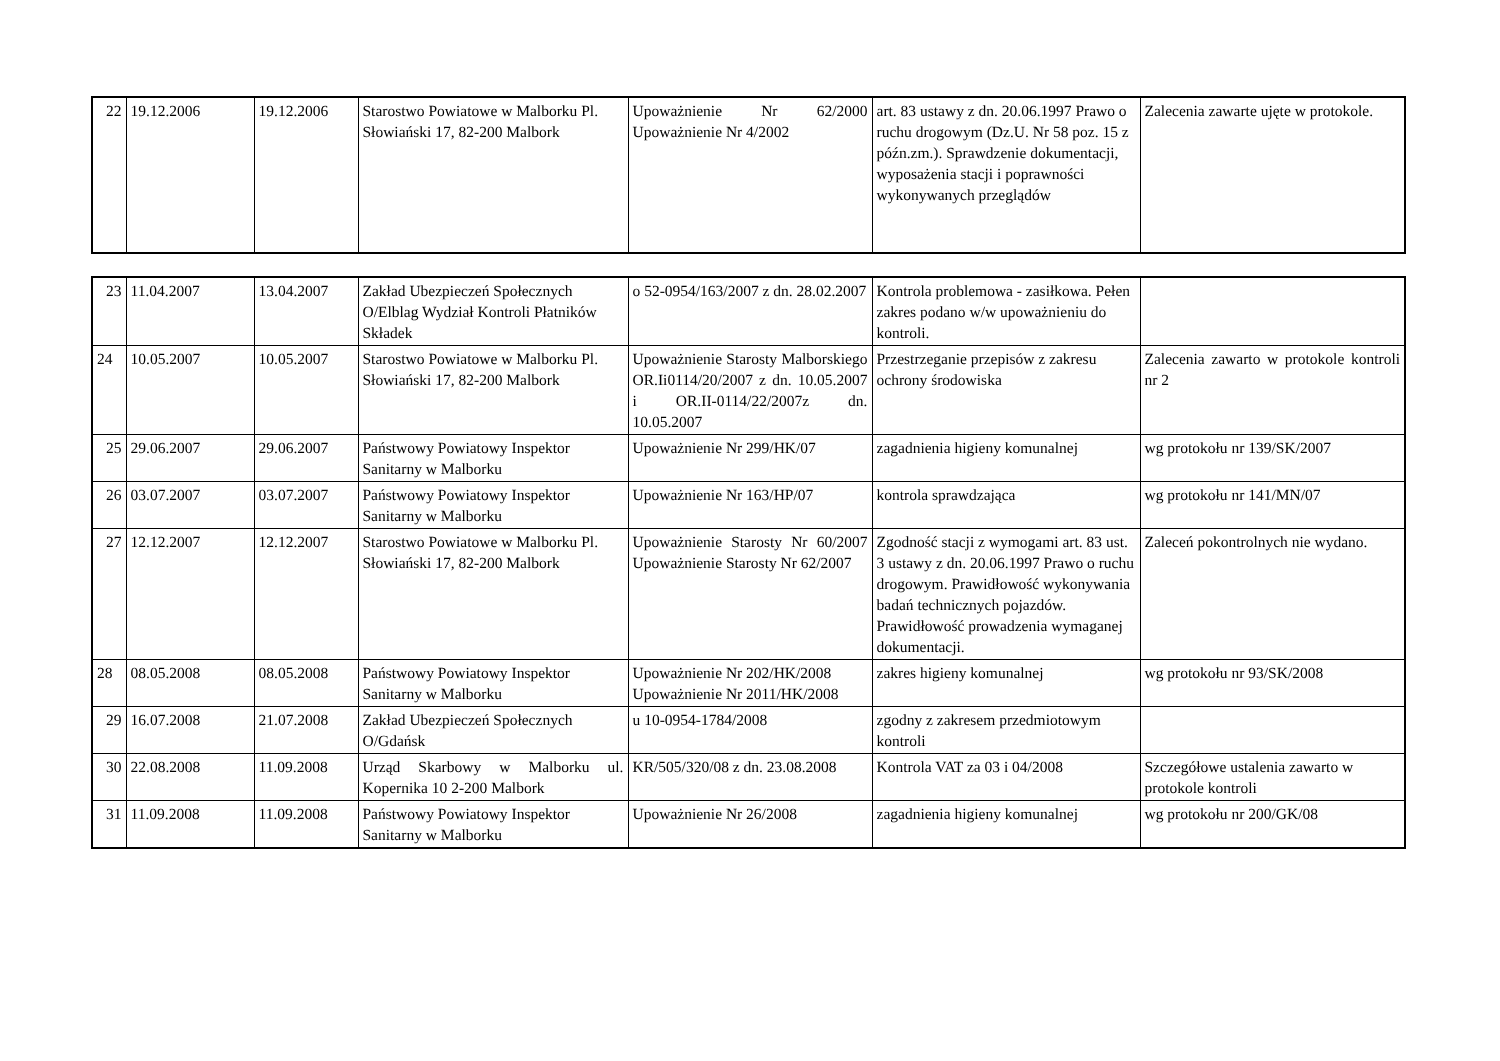| 22 | 19.12.2006 | 19.12.2006 | Starostwo Powiatowe w Malborku Pl. Słowiański 17, 82-200 Malbork | Upoważnienie Nr 62/2000 Upoważnienie Nr 4/2002 | art. 83 ustawy z dn. 20.06.1997 Prawo o ruchu drogowym (Dz.U. Nr 58 poz. 15 z późn.zm.). Sprawdzenie dokumentacji, wyposażenia stacji i poprawności wykonywanych przeglądów | Zalecenia zawarte ujęte w protokole. |
| 23 | 11.04.2007 | 13.04.2007 | Zakład Ubezpieczeń Społecznych O/Elblag Wydział Kontroli Płatników Składek | o 52-0954/163/2007 z dn. 28.02.2007 | Kontrola problemowa - zasiłkowa. Pełen zakres podano w/w upoważnieniu do kontroli. | |
| 24 | 10.05.2007 | 10.05.2007 | Starostwo Powiatowe w Malborku Pl. Słowiański 17, 82-200 Malbork | Upoważnienie Starosty Malborskiego OR.Ii0114/20/2007 z dn. 10.05.2007 i OR.II-0114/22/2007z dn. 10.05.2007 | Przestrzeganie przepisów z zakresu ochrony środowiska | Zalecenia zawarto w protokole kontroli nr 2 |
| 25 | 29.06.2007 | 29.06.2007 | Państwowy Powiatowy Inspektor Sanitarny w Malborku | Upoważnienie Nr 299/HK/07 | zagadnienia higieny komunalnej | wg protokołu nr 139/SK/2007 |
| 26 | 03.07.2007 | 03.07.2007 | Państwowy Powiatowy Inspektor Sanitarny w Malborku | Upoważnienie Nr 163/HP/07 | kontrola sprawdzająca | wg protokołu nr 141/MN/07 |
| 27 | 12.12.2007 | 12.12.2007 | Starostwo Powiatowe w Malborku Pl. Słowiański 17, 82-200 Malbork | Upoważnienie Starosty Nr 60/2007 Upoważnienie Starosty Nr 62/2007 | Zgodność stacji z wymogami art. 83 ust. 3 ustawy z dn. 20.06.1997 Prawo o ruchu drogowym. Prawidłowość wykonywania badań technicznych pojazdów. Prawidłowość prowadzenia wymaganej dokumentacji. | Zaleceń pokontrolnych nie wydano. |
| 28 | 08.05.2008 | 08.05.2008 | Państwowy Powiatowy Inspektor Sanitarny w Malborku | Upoważnienie Nr 202/HK/2008 Upoważnienie Nr 2011/HK/2008 | zakres higieny komunalnej | wg protokołu nr 93/SK/2008 |
| 29 | 16.07.2008 | 21.07.2008 | Zakład Ubezpieczeń Społecznych O/Gdańsk | u 10-0954-1784/2008 | zgodny z zakresem przedmiotowym kontroli | |
| 30 | 22.08.2008 | 11.09.2008 | Urząd Skarbowy w Malborku ul. Kopernika 10 2-200 Malbork | KR/505/320/08 z dn. 23.08.2008 | Kontrola VAT za 03 i 04/2008 | Szczegółowe ustalenia zawarto w protokole kontroli |
| 31 | 11.09.2008 | 11.09.2008 | Państwowy Powiatowy Inspektor Sanitarny w Malborku | Upoważnienie Nr 26/2008 | zagadnienia higieny komunalnej | wg protokołu nr 200/GK/08 |